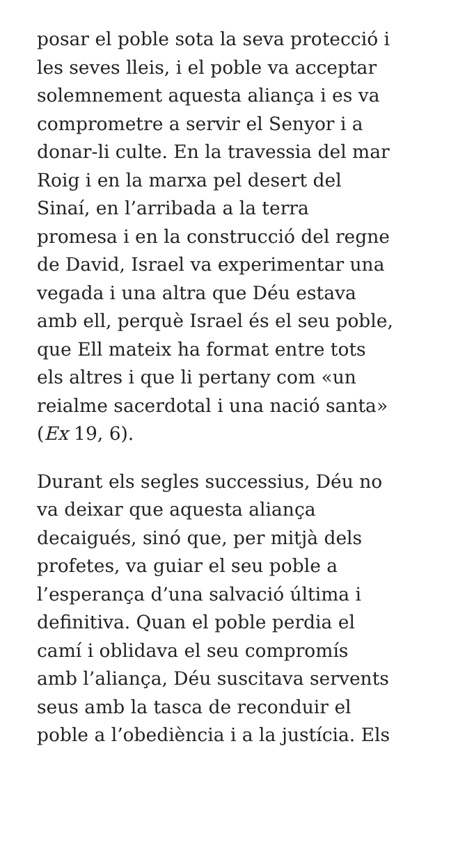posar el poble sota la seva protecció i
les seves lleis, i el poble va acceptar
solemnement aquesta aliança i es va
comprometre a servir el Senyor i a
donar-li culte. En la travessia del mar
Roig i en la marxa pel desert del
Sinaí, en l’arribada a la terra
promesa i en la construcció del regne
de David, Israel va experimentar una
vegada i una altra que Déu estava
amb ell, perquè Israel és el seu poble,
que Ell mateix ha format entre tots
els altres i que li pertany com «un
reialme sacerdotal i una nació santa»
(Ex 19, 6).
Durant els segles successius, Déu no
va deixar que aquesta aliança
decaigués, sinó que, per mitjà dels
profetes, va guiar el seu poble a
l’esperança d’una salvació última i
definitiva. Quan el poble perdia el
camí i oblidava el seu compromís
amb l’aliança, Déu suscitava servents
seus amb la tasca de reconduir el
poble a l’obediència i a la justícia. Els